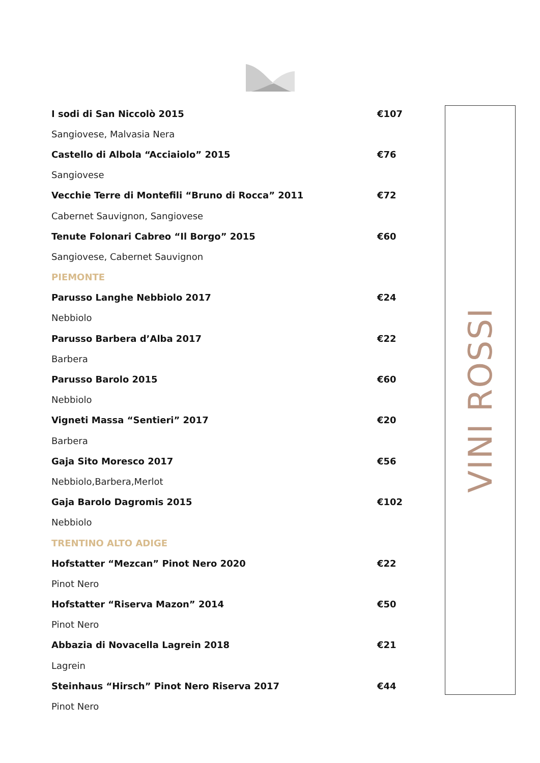| I sodi di San Niccolò 2015 | €107 |
| Sangiovese, Malvasia Nera | |
| Castello di Albola “Acciaiolo” 2015 | €76 |
| Sangiovese | |
| Vecchie Terre di Montefili “Bruno di Rocca” 2011 | €72 |
| Cabernet Sauvignon, Sangiovese | |
| Tenute Folonari Cabreo “Il Borgo” 2015 | €60 |
| Sangiovese, Cabernet Sauvignon | |
| PIEMONTE | |
| Parusso Langhe Nebbiolo 2017 | €24 |
| Nebbiolo | |
| Parusso Barbera d’Alba 2017 | €22 |
| Barbera | |
| Parusso Barolo 2015 | €60 |
| Nebbiolo | |
| Vigneti Massa “Sentieri” 2017 | €20 |
| Barbera | |
| Gaja Sito Moresco 2017 | €56 |
| Nebbiolo,Barbera,Merlot | |
| Gaja Barolo Dagromis 2015 | €102 |
| Nebbiolo | |
| TRENTINO ALTO ADIGE | |
| Hofstatter “Mezcan” Pinot Nero 2020 | €22 |
| Pinot Nero | |
| Hofstatter “Riserva Mazon” 2014 | €50 |
| Pinot Nero | |
| Abbazia di Novacella Lagrein 2018 | €21 |
| Lagrein | |
| Steinhaus “Hirsch” Pinot Nero Riserva 2017 | €44 |
| Pinot Nero | |
VINI ROSSI